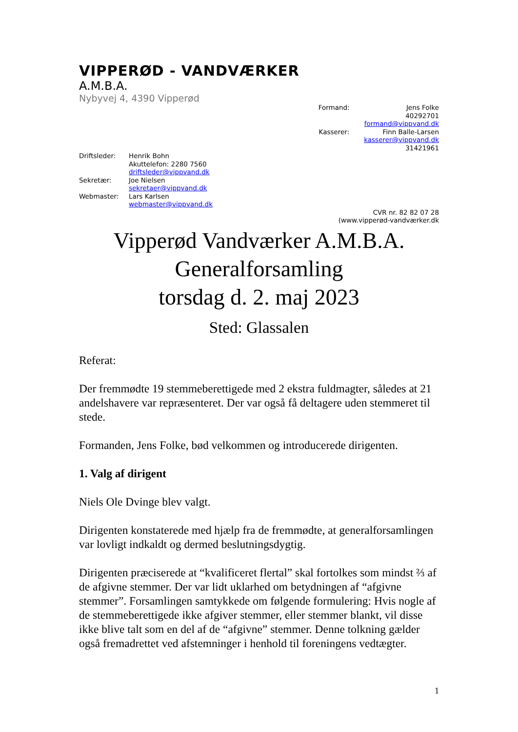VIPPERØD - VANDVÆRKER
A.M.B.A.
Nybyvej 4, 4390 Vipperød
| Formand: | Jens Folke 40292701 formand@vippvand.dk |
| Kasserer: | Finn Balle-Larsen kasserer@vippvand.dk 31421961 |
| Driftsleder: | Henrik Bohn Akuttelefon: 2280 7560 driftsleder@vippvand.dk |
| Sekretær: | Joe Nielsen sekretaer@vippvand.dk |
| Webmaster: | Lars Karlsen webmaster@vippvand.dk |
CVR nr. 82 82 07 28
(www.vipperød-vandværker.dk
Vipperød Vandværker A.M.B.A.
Generalforsamling
torsdag d. 2. maj 2023
Sted: Glassalen
Referat:
Der fremmødte 19 stemmeberettigede med 2 ekstra fuldmagter, således at 21 andelshavere var repræsenteret. Der var også få deltagere uden stemmeret til stede.
Formanden, Jens Folke, bød velkommen og introducerede dirigenten.
1. Valg af dirigent
Niels Ole Dvinge blev valgt.
Dirigenten konstaterede med hjælp fra de fremmødte, at generalforsamlingen var lovligt indkaldt og dermed beslutningsdygtig.
Dirigenten præciserede at “kvalificeret flertal” skal fortolkes som mindst ⅔ af de afgivne stemmer. Der var lidt uklarhed om betydningen af “afgivne stemmer”. Forsamlingen samtykkede om følgende formulering: Hvis nogle af de stemmeberettigede ikke afgiver stemmer, eller stemmer blankt, vil disse ikke blive talt som en del af de “afgivne” stemmer. Denne tolkning gælder også fremadrettet ved afstemninger i henhold til foreningens vedtægter.
1